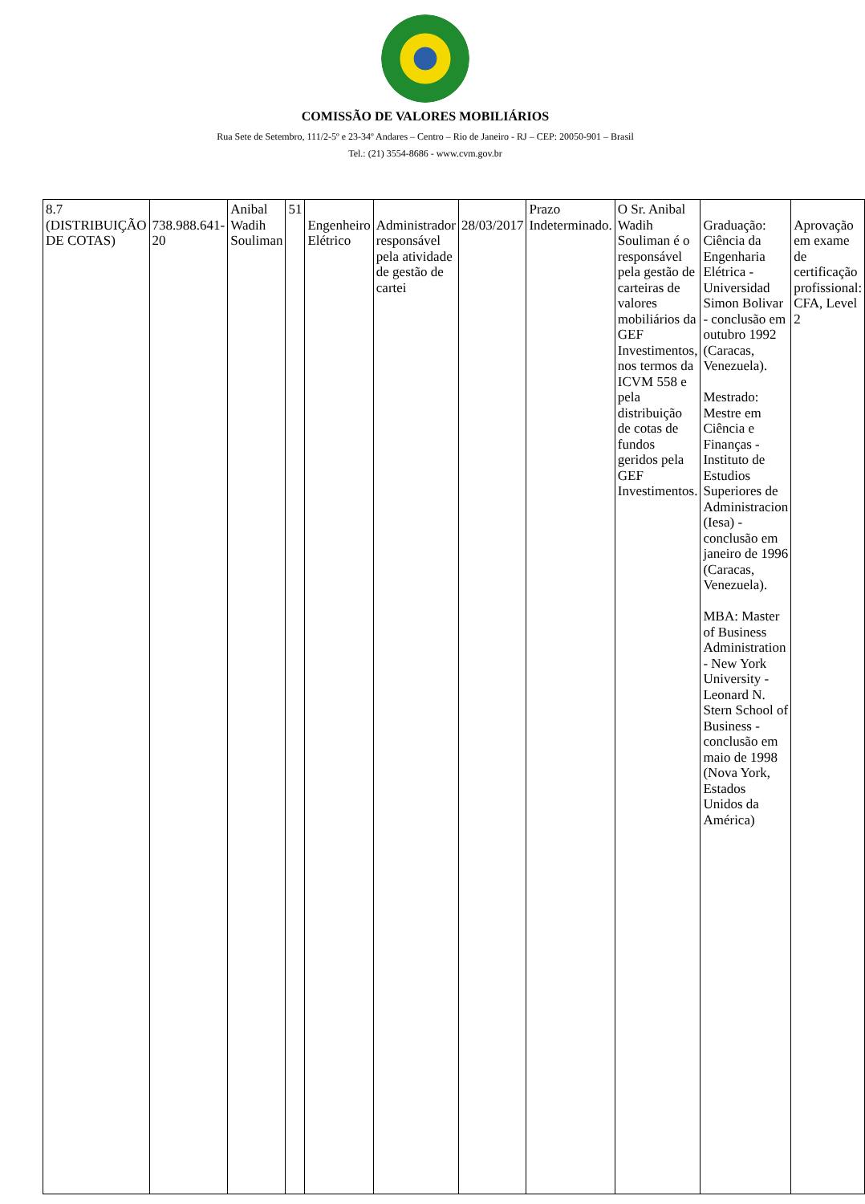COMISSÃO DE VALORES MOBILIÁRIOS
Rua Sete de Setembro, 111/2-5º e 23-34º Andares – Centro – Rio de Janeiro - RJ – CEP: 20050-901 – Brasil
Tel.: (21) 3554-8686 - www.cvm.gov.br
| 8.7 (DISTRIBUIÇÃO DE COTAS) | 738.988.641-20 | Anibal Wadih Souliman | 51 | Engenheiro Elétrico | Administrador responsável pela atividade de gestão de cartei | 28/03/2017 | Prazo Indeterminado. | O Sr. Anibal Wadih Souliman é o responsável pela gestão de carteiras de valores mobiliários da GEF Investimentos, nos termos da ICVM 558 e pela distribuição de cotas de fundos geridos pela GEF Investimentos. | Graduação: Ciência da Engenharia Elétrica - Universidad Simon Bolivar - conclusão em outubro 1992 (Caracas, Venezuela). Mestrado: Mestre em Ciência e Finanças - Instituto de Estudios Superiores de Administracion (Iesa) - conclusão em janeiro de 1996 (Caracas, Venezuela). MBA: Master of Business Administration - New York University - Leonard N. Stern School of Business - conclusão em maio de 1998 (Nova York, Estados Unidos da América) | Aprovação em exame de certificação profissional: CFA, Level 2 |